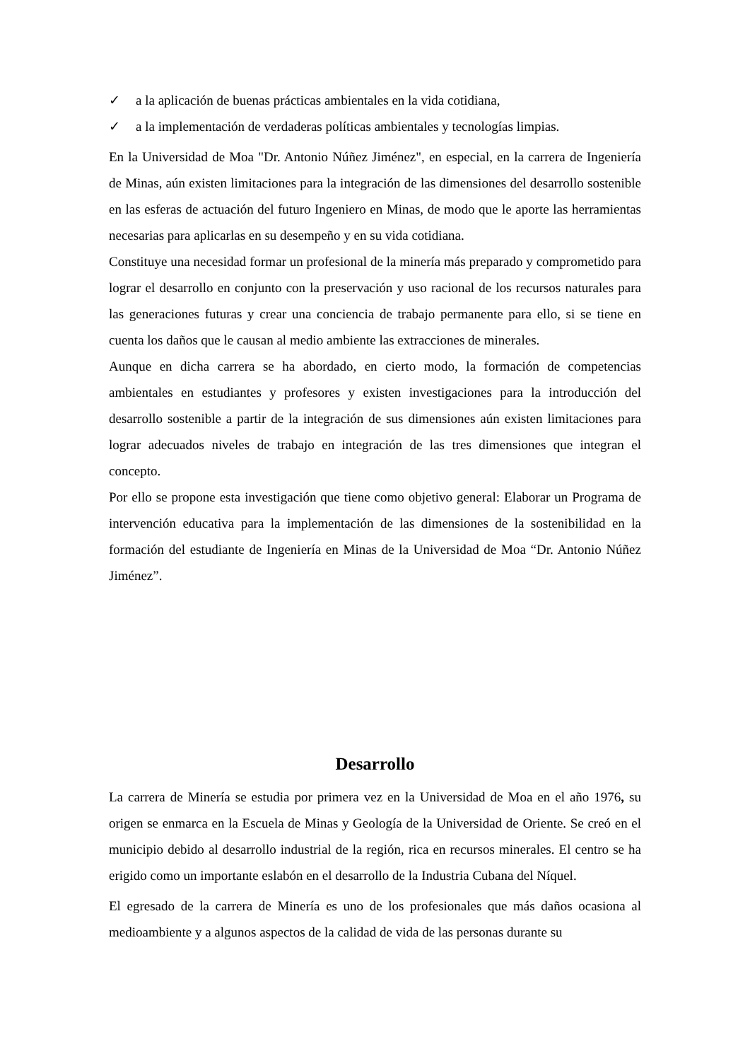✓ a la aplicación de buenas prácticas ambientales en la vida cotidiana,
✓ a la implementación de verdaderas políticas ambientales y tecnologías limpias.
En la Universidad de Moa "Dr. Antonio Núñez Jiménez", en especial, en la carrera de Ingeniería de Minas, aún existen limitaciones para la integración de las dimensiones del desarrollo sostenible en las esferas de actuación del futuro Ingeniero en Minas, de modo que le aporte las herramientas necesarias para aplicarlas en su desempeño y en su vida cotidiana.
Constituye una necesidad formar un profesional de la minería más preparado y comprometido para lograr el desarrollo en conjunto con la preservación y uso racional de los recursos naturales para las generaciones futuras y crear una conciencia de trabajo permanente para ello, si se tiene en cuenta los daños que le causan al medio ambiente las extracciones de minerales.
Aunque en dicha carrera se ha abordado, en cierto modo, la formación de competencias ambientales en estudiantes y profesores y existen investigaciones para la introducción del desarrollo sostenible a partir de la integración de sus dimensiones aún existen limitaciones para lograr adecuados niveles de trabajo en integración de las tres dimensiones que integran el concepto.
Por ello se propone esta investigación que tiene como objetivo general: Elaborar un Programa de intervención educativa para la implementación de las dimensiones de la sostenibilidad en la formación del estudiante de Ingeniería en Minas de la Universidad de Moa “Dr. Antonio Núñez Jiménez”.
Desarrollo
La carrera de Minería se estudia por primera vez en la Universidad de Moa en el año 1976, su origen se enmarca en la Escuela de Minas y Geología de la Universidad de Oriente. Se creó en el municipio debido al desarrollo industrial de la región, rica en recursos minerales. El centro se ha erigido como un importante eslabón en el desarrollo de la Industria Cubana del Níquel.
El egresado de la carrera de Minería es uno de los profesionales que más daños ocasiona al medioambiente y a algunos aspectos de la calidad de vida de las personas durante su